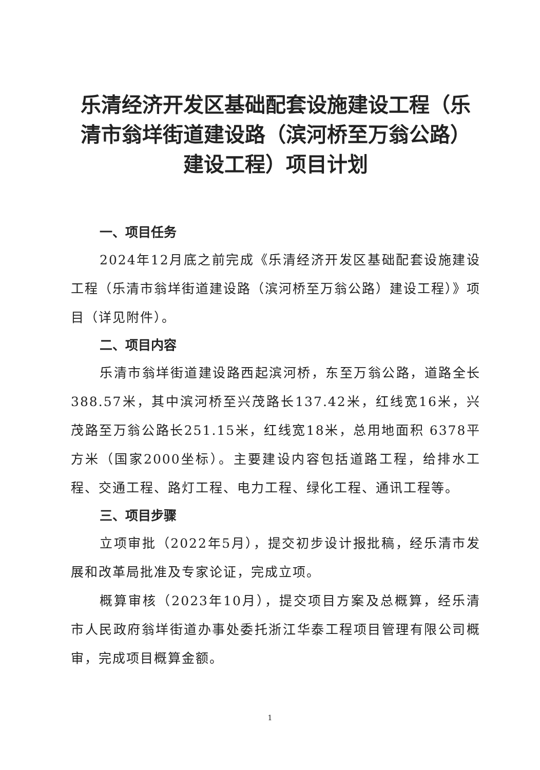乐清经济开发区基础配套设施建设工程（乐清市翁垟街道建设路（滨河桥至万翁公路）建设工程）项目计划
一、项目任务
2024年12月底之前完成《乐清经济开发区基础配套设施建设工程（乐清市翁垟街道建设路（滨河桥至万翁公路）建设工程）》项目（详见附件）。
二、项目内容
乐清市翁垟街道建设路西起滨河桥，东至万翁公路，道路全长 388.57米，其中滨河桥至兴茂路长137.42米，红线宽16米，兴茂路至万翁公路长251.15米，红线宽18米，总用地面积 6378平方米（国家2000坐标）。主要建设内容包括道路工程，给排水工程、交通工程、路灯工程、电力工程、绿化工程、通讯工程等。
三、项目步骤
立项审批（2022年5月），提交初步设计报批稿，经乐清市发展和改革局批准及专家论证，完成立项。
概算审核（2023年10月），提交项目方案及总概算，经乐清市人民政府翁垟街道办事处委托浙江华泰工程项目管理有限公司概审，完成项目概算金额。
1